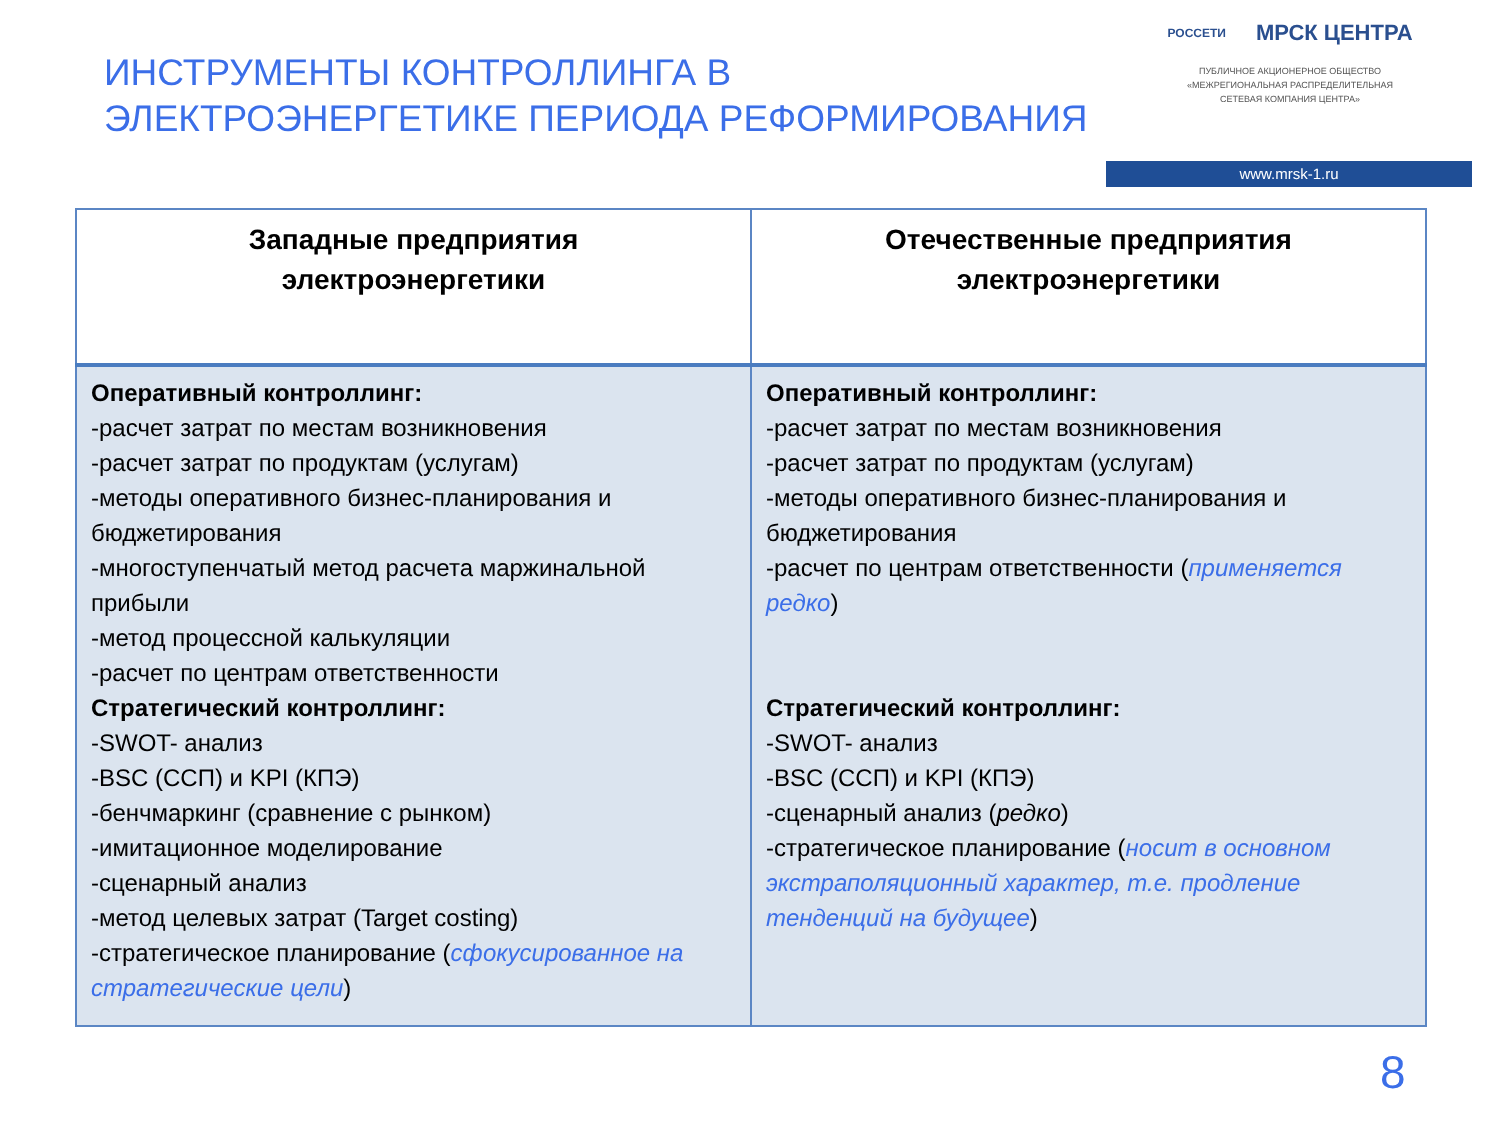ИНСТРУМЕНТЫ КОНТРОЛЛИНГА В
ЭЛЕКТРОЭНЕРГЕТИКЕ ПЕРИОДА РЕФОРМИРОВАНИЯ
РОССЕТИ МРСК ЦЕНТРА
ПУБЛИЧНОЕ АКЦИОНЕРНОЕ ОБЩЕСТВО
«МЕЖРЕГИОНАЛЬНАЯ РАСПРЕДЕЛИТЕЛЬНАЯ
СЕТЕВАЯ КОМПАНИЯ ЦЕНТРА»
www.mrsk-1.ru
| Западные предприятия электроэнергетики | Отечественные предприятия электроэнергетики |
| --- | --- |
| Оперативный контроллинг: -расчет затрат по местам возникновения -расчет затрат по продуктам (услугам) -методы оперативного бизнес-планирования и бюджетирования -многоступенчатый метод расчета маржинальной прибыли -метод процессной калькуляции -расчет по центрам ответственности Стратегический контроллинг: -SWOT- анализ -BSC (ССП) и KPI (КПЭ) -бенчмаркинг (сравнение с рынком) -имитационное моделирование -сценарный анализ -метод целевых затрат (Target costing) -стратегическое планирование ( сфокусированное на стратегические цели ) | Оперативный контроллинг: -расчет затрат по местам возникновения -расчет затрат по продуктам (услугам) -методы оперативного бизнес-планирования и бюджетирования -расчет по центрам ответственности ( применяется редко ) Стратегический контроллинг: -SWOT- анализ -BSC (ССП) и KPI (КПЭ) -сценарный анализ ( редко ) -стратегическое планирование ( носит в основном экстраполяционный характер, т.е. продление тенденций на будущее ) |
8